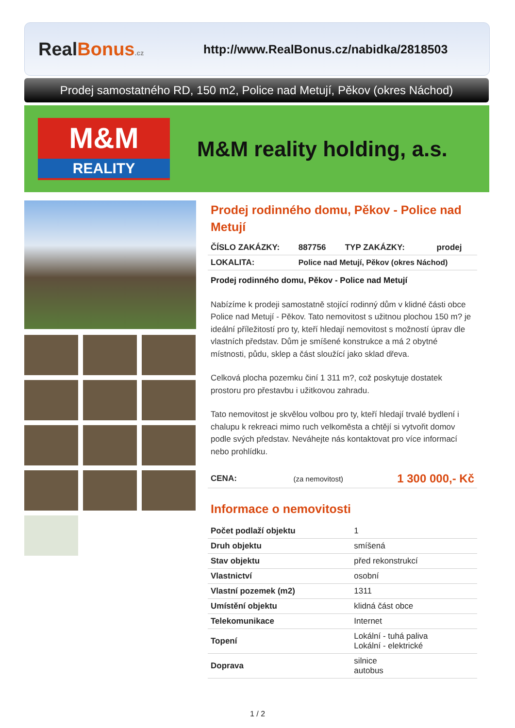RealBonus.cz
http://www.RealBonus.cz/nabidka/2818503
Prodej samostatného RD, 150 m2, Police nad Metují, Pěkov (okres Náchod)
M&M
REALITY
M&M reality holding, a.s.
Prodej rodinného domu, Pěkov - Police nad Metují
| ČÍSLO ZAKÁZKY: | 887756 | TYP ZAKÁZKY: | prodej |
| LOKALITA: | Police nad Metují, Pěkov (okres Náchod) | | |
Prodej rodinného domu, Pěkov - Police nad Metují
Nabízíme k prodeji samostatně stojící rodinný dům v klidné části obce Police nad Metují - Pěkov. Tato nemovitost s užitnou plochou 150 m? je ideální příležitostí pro ty, kteří hledají nemovitost s možností úprav dle vlastních představ. Dům je smíšené konstrukce a má 2 obytné místnosti, půdu, sklep a část sloužící jako sklad dřeva.
Celková plocha pozemku činí 1 311 m?, což poskytuje dostatek prostoru pro přestavbu i užitkovou zahradu.
Tato nemovitost je skvělou volbou pro ty, kteří hledají trvalé bydlení i chalupu k rekreaci mimo ruch velkoměsta a chtějí si vytvořit domov podle svých představ. Neváhejte nás kontaktovat pro více informací nebo prohlídku.
| CENA: | (za nemovitost) | 1 300 000,- Kč |
Informace o nemovitosti
| Počet podlaží objektu | 1 |
| Druh objektu | smíšená |
| Stav objektu | před rekonstrukcí |
| Vlastnictví | osobní |
| Vlastní pozemek (m2) | 1311 |
| Umístění objektu | klidná část obce |
| Telekomunikace | Internet |
| Topení | Lokální - tuhá paliva Lokální - elektrické |
| Doprava | silnice autobus |
1 / 2